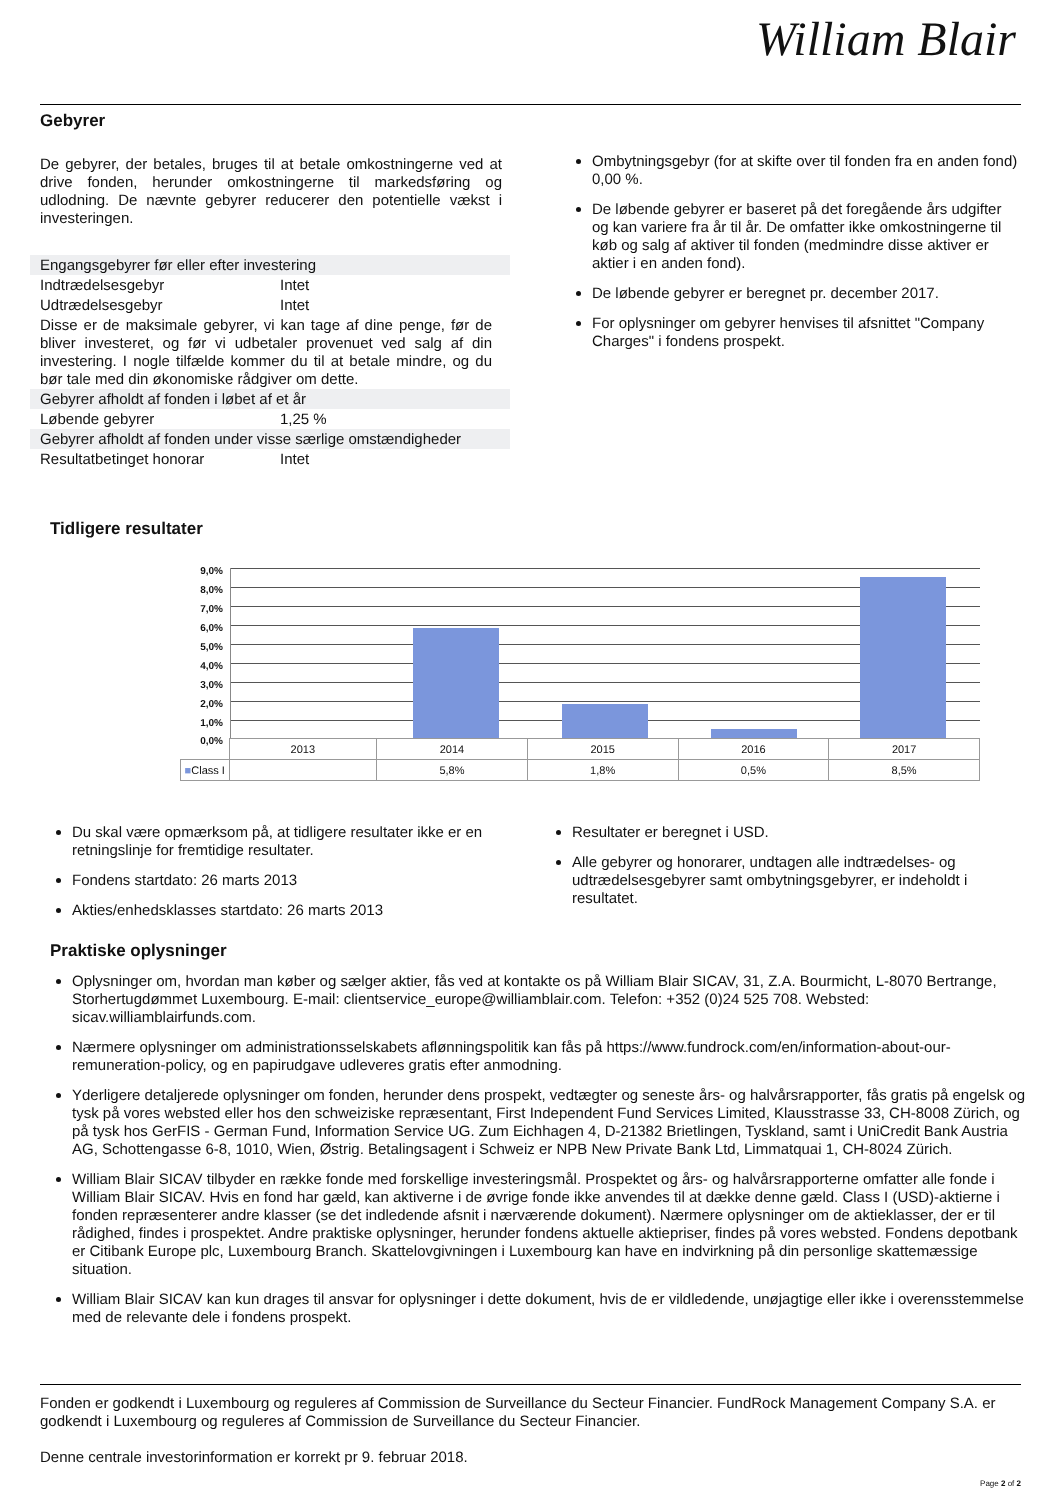William Blair
Gebyrer
De gebyrer, der betales, bruges til at betale omkostningerne ved at drive fonden, herunder omkostningerne til markedsføring og udlodning. De nævnte gebyrer reducerer den potentielle vækst i investeringen.
| Engangsgebyrer før eller efter investering | |
| Indtrædelsesgebyr | Intet |
| Udtrædelsesgebyr | Intet |
| Disse er de maksimale gebyrer, vi kan tage af dine penge, før de bliver investeret, og før vi udbetaler provenuet ved salg af din investering. I nogle tilfælde kommer du til at betale mindre, og du bør tale med din økonomiske rådgiver om dette. | |
| Gebyrer afholdt af fonden i løbet af et år | |
| Løbende gebyrer | 1,25 % |
| Gebyrer afholdt af fonden under visse særlige omstændigheder | |
| Resultatbetinget honorar | Intet |
Ombytningsgebyr (for at skifte over til fonden fra en anden fond) 0,00 %.
De løbende gebyrer er baseret på det foregående års udgifter og kan variere fra år til år. De omfatter ikke omkostningerne til køb og salg af aktiver til fonden (medmindre disse aktiver er aktier i en anden fond).
De løbende gebyrer er beregnet pr. december 2017.
For oplysninger om gebyrer henvises til afsnittet "Company Charges" i fondens prospekt.
Tidligere resultater
9,0%
8,0%
7,0%
6,0%
5,0%
4,0%
3,0%
2,0%
1,0%
0,0%
| | 2013 | 2014 | 2015 | 2016 | 2017 |
| ■ Class I | | 5,8% | 1,8% | 0,5% | 8,5% |
Du skal være opmærksom på, at tidligere resultater ikke er en retningslinje for fremtidige resultater.
Fondens startdato: 26 marts 2013
Akties/enhedsklasses startdato: 26 marts 2013
Resultater er beregnet i USD.
Alle gebyrer og honorarer, undtagen alle indtrædelses- og udtrædelsesgebyrer samt ombytningsgebyrer, er indeholdt i resultatet.
Praktiske oplysninger
Oplysninger om, hvordan man køber og sælger aktier, fås ved at kontakte os på William Blair SICAV, 31, Z.A. Bourmicht, L-8070 Bertrange, Storhertugdømmet Luxembourg. E-mail: clientservice_europe@williamblair.com. Telefon: +352 (0)24 525 708. Websted: sicav.williamblairfunds.com.
Nærmere oplysninger om administrationsselskabets aflønningspolitik kan fås på https://www.fundrock.com/en/information-about-our-remuneration-policy, og en papirudgave udleveres gratis efter anmodning.
Yderligere detaljerede oplysninger om fonden, herunder dens prospekt, vedtægter og seneste års- og halvårsrapporter, fås gratis på engelsk og tysk på vores websted eller hos den schweiziske repræsentant, First Independent Fund Services Limited, Klausstrasse 33, CH-8008 Zürich, og på tysk hos GerFIS - German Fund, Information Service UG. Zum Eichhagen 4, D-21382 Brietlingen, Tyskland, samt i UniCredit Bank Austria AG, Schottengasse 6-8, 1010, Wien, Østrig. Betalingsagent i Schweiz er NPB New Private Bank Ltd, Limmatquai 1, CH-8024 Zürich.
William Blair SICAV tilbyder en række fonde med forskellige investeringsmål. Prospektet og års- og halvårsrapporterne omfatter alle fonde i William Blair SICAV. Hvis en fond har gæld, kan aktiverne i de øvrige fonde ikke anvendes til at dække denne gæld. Class I (USD)-aktierne i fonden repræsenterer andre klasser (se det indledende afsnit i nærværende dokument). Nærmere oplysninger om de aktieklasser, der er til rådighed, findes i prospektet. Andre praktiske oplysninger, herunder fondens aktuelle aktiepriser, findes på vores websted. Fondens depotbank er Citibank Europe plc, Luxembourg Branch. Skattelovgivningen i Luxembourg kan have en indvirkning på din personlige skattemæssige situation.
William Blair SICAV kan kun drages til ansvar for oplysninger i dette dokument, hvis de er vildledende, unøjagtige eller ikke i overensstemmelse med de relevante dele i fondens prospekt.
Fonden er godkendt i Luxembourg og reguleres af Commission de Surveillance du Secteur Financier. FundRock Management Company S.A. er godkendt i Luxembourg og reguleres af Commission de Surveillance du Secteur Financier.
Denne centrale investorinformation er korrekt pr 9. februar 2018.
Page 2 of 2